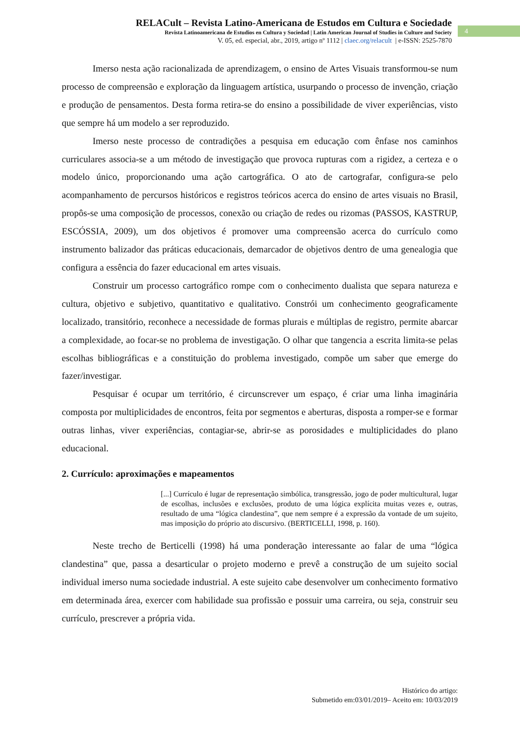RELACult – Revista Latino-Americana de Estudos em Cultura e Sociedade
Revista Latinoamericana de Estudios en Cultura y Sociedad | Latin American Journal of Studies in Culture and Society
V. 05, ed. especial, abr., 2019, artigo nº 1112 | claec.org/relacult | e-ISSN: 2525-7870
4
Imerso nesta ação racionalizada de aprendizagem, o ensino de Artes Visuais transformou-se num processo de compreensão e exploração da linguagem artística, usurpando o processo de invenção, criação e produção de pensamentos. Desta forma retira-se do ensino a possibilidade de viver experiências, visto que sempre há um modelo a ser reproduzido.
Imerso neste processo de contradições a pesquisa em educação com ênfase nos caminhos curriculares associa-se a um método de investigação que provoca rupturas com a rigidez, a certeza e o modelo único, proporcionando uma ação cartográfica. O ato de cartografar, configura-se pelo acompanhamento de percursos históricos e registros teóricos acerca do ensino de artes visuais no Brasil, propôs-se uma composição de processos, conexão ou criação de redes ou rizomas (PASSOS, KASTRUP, ESCÓSSIA, 2009), um dos objetivos é promover uma compreensão acerca do currículo como instrumento balizador das práticas educacionais, demarcador de objetivos dentro de uma genealogia que configura a essência do fazer educacional em artes visuais.
Construir um processo cartográfico rompe com o conhecimento dualista que separa natureza e cultura, objetivo e subjetivo, quantitativo e qualitativo. Constrói um conhecimento geograficamente localizado, transitório, reconhece a necessidade de formas plurais e múltiplas de registro, permite abarcar a complexidade, ao focar-se no problema de investigação. O olhar que tangencia a escrita limita-se pelas escolhas bibliográficas e a constituição do problema investigado, compõe um saber que emerge do fazer/investigar.
Pesquisar é ocupar um território, é circunscrever um espaço, é criar uma linha imaginária composta por multiplicidades de encontros, feita por segmentos e aberturas, disposta a romper-se e formar outras linhas, viver experiências, contagiar-se, abrir-se as porosidades e multiplicidades do plano educacional.
2. Currículo: aproximações e mapeamentos
[...] Currículo é lugar de representação simbólica, transgressão, jogo de poder multicultural, lugar de escolhas, inclusões e exclusões, produto de uma lógica explícita muitas vezes e, outras, resultado de uma “lógica clandestina”, que nem sempre é a expressão da vontade de um sujeito, mas imposição do próprio ato discursivo. (BERTICELLI, 1998, p. 160).
Neste trecho de Berticelli (1998) há uma ponderação interessante ao falar de uma “lógica clandestina” que, passa a desarticular o projeto moderno e prevê a construção de um sujeito social individual imerso numa sociedade industrial. A este sujeito cabe desenvolver um conhecimento formativo em determinada área, exercer com habilidade sua profissão e possuir uma carreira, ou seja, construir seu currículo, prescrever a própria vida.
Histórico do artigo:
Submetido em:03/01/2019– Aceito em: 10/03/2019